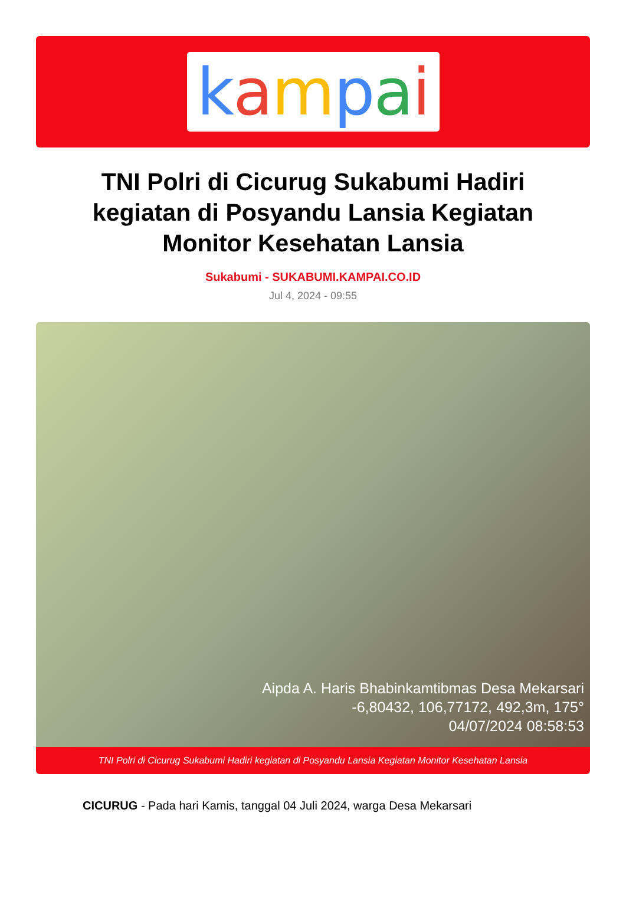kampai
TNI Polri di Cicurug Sukabumi Hadiri kegiatan di Posyandu Lansia Kegiatan Monitor Kesehatan Lansia
Sukabumi - SUKABUMI.KAMPAI.CO.ID
Jul 4, 2024 - 09:55
Aipda A. Haris Bhabinkamtibmas Desa Mekarsari
-6,80432, 106,77172, 492,3m, 175°
04/07/2024 08:58:53
TNI Polri di Cicurug Sukabumi Hadiri kegiatan di Posyandu Lansia Kegiatan Monitor Kesehatan Lansia
CICURUG - Pada hari Kamis, tanggal 04 Juli 2024, warga Desa Mekarsari